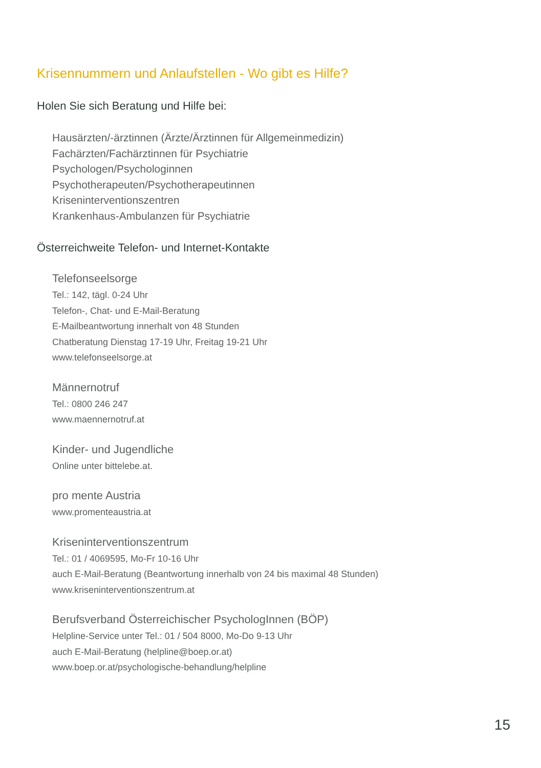Krisennummern und Anlaufstellen - Wo gibt es Hilfe?
Holen Sie sich Beratung und Hilfe bei:
Hausärzten/-ärztinnen (Ärzte/Ärztinnen für Allgemeinmedizin)
Fachärzten/Fachärztinnen für Psychiatrie
Psychologen/Psychologinnen
Psychotherapeuten/Psychotherapeutinnen
Kriseninterventionszentren
Krankenhaus-Ambulanzen für Psychiatrie
Österreichweite Telefon- und Internet-Kontakte
Telefonseelsorge
Tel.: 142, tägl. 0-24 Uhr
Telefon-, Chat- und E-Mail-Beratung
E-Mailbeantwortung innerhalt von 48 Stunden
Chatberatung Dienstag 17-19 Uhr, Freitag 19-21 Uhr
www.telefonseelsorge.at
Männernotruf
Tel.: 0800 246 247
www.maennernotruf.at
Kinder- und Jugendliche
Online unter bittelebe.at.
pro mente Austria
www.promenteaustria.at
Kriseninterventionszentrum
Tel.: 01 / 4069595, Mo-Fr 10-16 Uhr
auch E-Mail-Beratung (Beantwortung innerhalb von 24 bis maximal 48 Stunden)
www.kriseninterventionszentrum.at
Berufsverband Österreichischer PsychologInnen (BÖP)
Helpline-Service unter Tel.: 01 / 504 8000, Mo-Do 9-13 Uhr
auch E-Mail-Beratung (helpline@boep.or.at)
www.boep.or.at/psychologische-behandlung/helpline
15